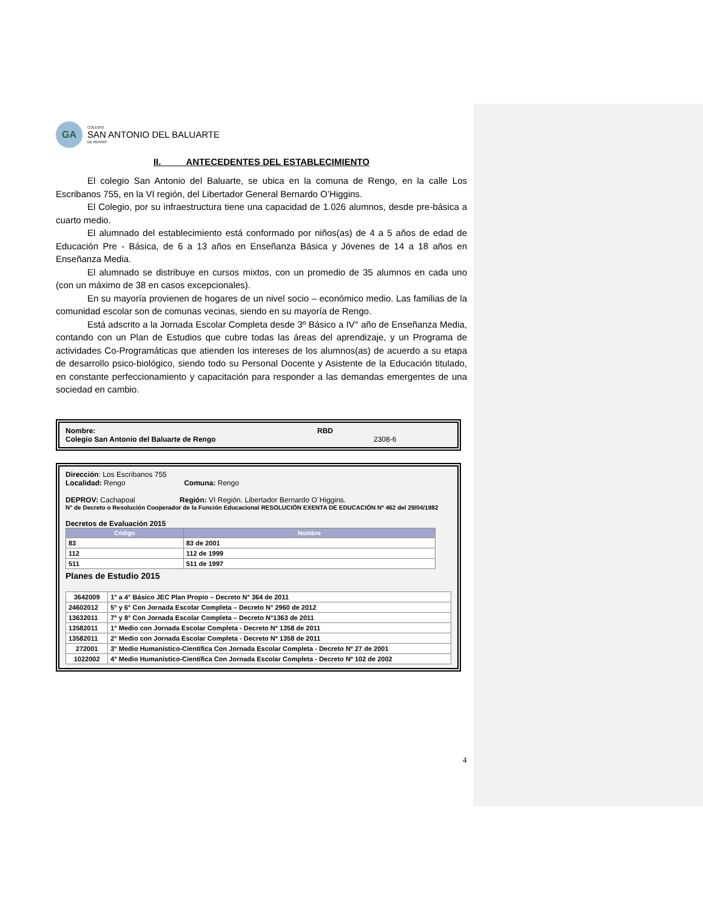GA
COLEGIO
SAN ANTONIO DEL BALUARTE
DE RENGO
II. ANTECEDENTES DEL ESTABLECIMIENTO
El colegio San Antonio del Baluarte, se ubica en la comuna de Rengo, en la calle Los Escribanos 755, en la VI región, del Libertador General Bernardo O’Higgins.
El Colegio, por su infraestructura tiene una capacidad de 1.026 alumnos, desde pre-básica a cuarto medio.
El alumnado del establecimiento está conformado por niños(as) de 4 a 5 años de edad de Educación Pre - Básica, de 6 a 13 años en Enseñanza Básica y Jóvenes de 14 a 18 años en Enseñanza Media.
El alumnado se distribuye en cursos mixtos, con un promedio de 35 alumnos en cada uno (con un máximo de 38 en casos excepcionales).
En su mayoría provienen de hogares de un nivel socio – económico medio. Las familias de la comunidad escolar son de comunas vecinas, siendo en su mayoría de Rengo.
Está adscrito a la Jornada Escolar Completa desde 3º Básico a IV° año de Enseñanza Media, contando con un Plan de Estudios que cubre todas las áreas del aprendizaje, y un Programa de actividades Co-Programáticas que atienden los intereses de los alumnos(as) de acuerdo a su etapa de desarrollo psico-biológico, siendo todo su Personal Docente y Asistente de la Educación titulado, en constante perfeccionamiento y capacitación para responder a las demandas emergentes de una sociedad en cambio.
Nombre: RBD
Colegio San Antonio del Baluarte de Rengo 2308-6
Dirección: Los Escribanos 755
Localidad: Rengo Comuna: Rengo
DEPROV: Cachapoal Región: VI Región. Libertador Bernardo O¨Higgins.
N° de Decreto o Resolución Cooperador de la Función Educacional RESOLUCIÓN EXENTA DE EDUCACIÓN Nº 462 del 29/04/1982
Decretos de Evaluación 2015
| Código | Nombre |
| --- | --- |
| 83 | 83 de 2001 |
| 112 | 112 de 1999 |
| 511 | 511 de 1997 |
Planes de Estudio 2015
| 3642009 | 1° a 4° Básico JEC Plan Propio – Decreto N° 364 de 2011 |
| 24602012 | 5° y 6° Con Jornada Escolar Completa – Decreto N° 2960 de 2012 |
| 13632011 | 7° y 8° Con Jornada Escolar Completa – Decreto N°1363 de 2011 |
| 13582011 | 1° Medio con Jornada Escolar Completa - Decreto Nº 1358 de 2011 |
| 13582011 | 2° Medio con Jornada Escolar Completa - Decreto Nº 1358 de 2011 |
| 272001 | 3° Medio Humanístico-Científica Con Jornada Escolar Completa - Decreto Nº 27 de 2001 |
| 1022002 | 4° Medio Humanístico-Científica Con Jornada Escolar Completa - Decreto Nº 102 de 2002 |
4